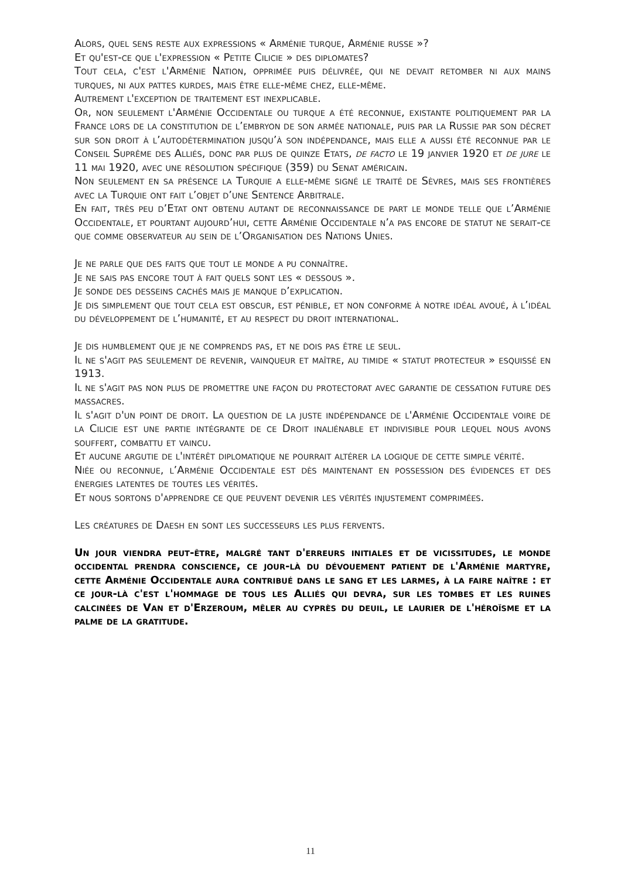Alors, quel sens reste aux expressions « Arménie turque, Arménie russe »?
Et qu'est-ce que l'expression « Petite Cilicie » des diplomates?
Tout cela, c'est l'Arménie Nation, opprimée puis délivrée, qui ne devait retomber ni aux mains turques, ni aux pattes kurdes, mais être elle-même chez, elle-même.
Autrement l'exception de traitement est inexplicable.
Or, non seulement l'Arménie Occidentale ou turque a été reconnue, existante politiquement par la France lors de la constitution de l’embryon de son armée nationale, puis par la Russie par son décret sur son droit à l’autodétermination jusqu’à son indépendance, mais elle a aussi été reconnue par le Conseil Suprême des Alliés, donc par plus de quinze Etats, de facto le 19 janvier 1920 et de jure le 11 mai 1920, avec une résolution spécifique (359) du Senat américain.
Non seulement en sa présence la Turquie a elle-même signé le traité de Sèvres, mais ses frontières avec la Turquie ont fait l’objet d’une Sentence Arbitrale.
En fait, très peu d’Etat ont obtenu autant de reconnaissance de part le monde telle que l’Arménie Occidentale, et pourtant aujourd’hui, cette Arménie Occidentale n’a pas encore de statut ne serait-ce que comme observateur au sein de l’Organisation des Nations Unies.
Je ne parle que des faits que tout le monde a pu connaître.
Je ne sais pas encore tout à fait quels sont les « dessous ».
Je sonde des desseins cachés mais je manque d’explication.
Je dis simplement que tout cela est obscur, est pénible, et non conforme à notre idéal avoué, à l’idéal du développement de l’humanité, et au respect du droit international.
Je dis humblement que je ne comprends pas, et ne dois pas être le seul.
Il ne s'agit pas seulement de revenir, vainqueur et maître, au timide « statut protecteur » esquissé en 1913.
Il ne s'agit pas non plus de promettre une façon du protectorat avec garantie de cessation future des massacres.
Il s'agit d'un point de droit. La question de la juste indépendance de l'Arménie Occidentale voire de la Cilicie est une partie intégrante de ce Droit inaliénable et indivisible pour lequel nous avons souffert, combattu et vaincu.
Et aucune argutie de l'intérêt diplomatique ne pourrait altérer la logique de cette simple vérité.
Niée ou reconnue, l’Arménie Occidentale est dès maintenant en possession des évidences et des énergies latentes de toutes les vérités.
Et nous sortons d'apprendre ce que peuvent devenir les vérités injustement comprimées.
Les créatures de Daesh en sont les successeurs les plus fervents.
Un jour viendra peut-être, malgré tant d'erreurs initiales et de vicissitudes, le monde occidental prendra conscience, ce jour-là du dévouement patient de l'Arménie martyre, cette Arménie Occidentale aura contribué dans le sang et les larmes, à la faire naître : et ce jour-là c'est l'hommage de tous les Alliés qui devra, sur les tombes et les ruines calcinées de Van et d'Erzeroum, mêler au cyprès du deuil, le laurier de l'héroïsme et la palme de la gratitude.
11